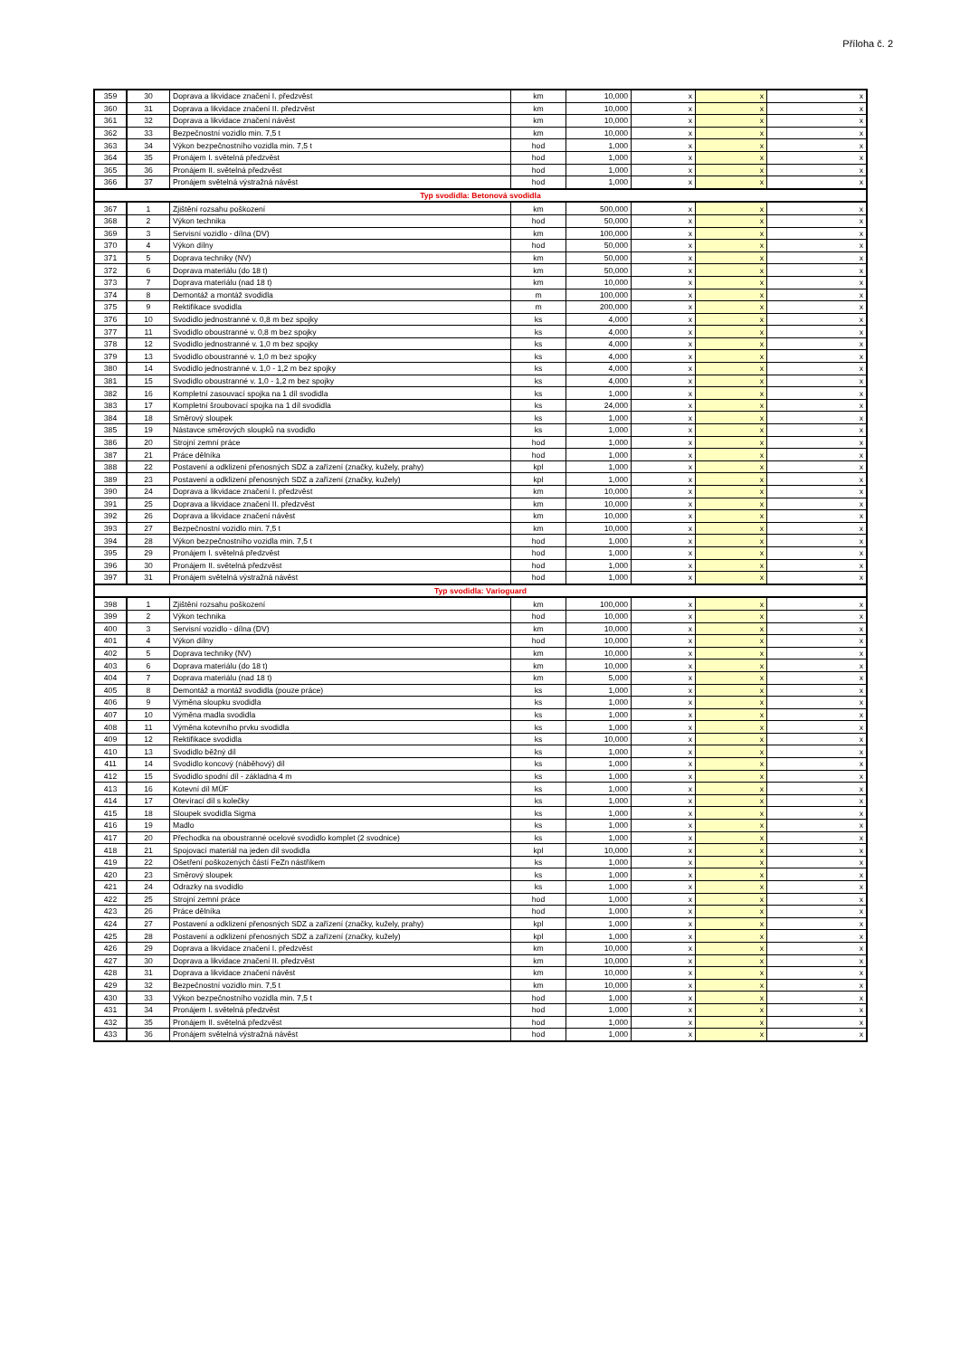Příloha č. 2
| 359 | 30 | Doprava a likvidace značení I. předzvěst | km | 10,000 | x | x | x |
| 360 | 31 | Doprava a likvidace značení II. předzvěst | km | 10,000 | x | x | x |
| 361 | 32 | Doprava a likvidace značení návěst | km | 10,000 | x | x | x |
| 362 | 33 | Bezpečnostní vozidlo min. 7,5 t | km | 10,000 | x | x | x |
| 363 | 34 | Výkon bezpečnostního vozidla min. 7,5 t | hod | 1,000 | x | x | x |
| 364 | 35 | Pronájem I. světelná předzvěst | hod | 1,000 | x | x | x |
| 365 | 36 | Pronájem II. světelná předzvěst | hod | 1,000 | x | x | x |
| 366 | 37 | Pronájem světelná výstražná návěst | hod | 1,000 | x | x | x |
| Typ svodidla: Betonová svodidla | | | | | | | |
| 367 | 1 | Zjištění rozsahu poškození | km | 500,000 | x | x | x |
| 368 | 2 | Výkon technika | hod | 50,000 | x | x | x |
| 369 | 3 | Servisní vozidlo - dílna (DV) | km | 100,000 | x | x | x |
| 370 | 4 | Výkon dílny | hod | 50,000 | x | x | x |
| 371 | 5 | Doprava techniky (NV) | km | 50,000 | x | x | x |
| 372 | 6 | Doprava materiálu (do 18 t) | km | 50,000 | x | x | x |
| 373 | 7 | Doprava materiálu (nad 18 t) | km | 10,000 | x | x | x |
| 374 | 8 | Demontáž a montáž svodidla | m | 100,000 | x | x | x |
| 375 | 9 | Rektifikace svodidla | m | 200,000 | x | x | x |
| 376 | 10 | Svodidlo jednostranné v. 0,8 m bez spojky | ks | 4,000 | x | x | x |
| 377 | 11 | Svodidlo oboustranné v. 0,8 m bez spojky | ks | 4,000 | x | x | x |
| 378 | 12 | Svodidlo jednostranné v. 1,0 m bez spojky | ks | 4,000 | x | x | x |
| 379 | 13 | Svodidlo oboustranné v. 1,0 m bez spojky | ks | 4,000 | x | x | x |
| 380 | 14 | Svodidlo jednostranné v. 1,0 - 1,2 m bez spojky | ks | 4,000 | x | x | x |
| 381 | 15 | Svodidlo oboustranné v. 1,0 - 1,2 m bez spojky | ks | 4,000 | x | x | x |
| 382 | 16 | Kompletní zasouvací spojka na 1 díl svodidla | ks | 1,000 | x | x | x |
| 383 | 17 | Kompletní šroubovací spojka na 1 díl svodidla | ks | 24,000 | x | x | x |
| 384 | 18 | Směrový sloupek | ks | 1,000 | x | x | x |
| 385 | 19 | Nástavce směrových sloupků na svodidlo | ks | 1,000 | x | x | x |
| 386 | 20 | Strojní zemní práce | hod | 1,000 | x | x | x |
| 387 | 21 | Práce dělníka | hod | 1,000 | x | x | x |
| 388 | 22 | Postavení a odklizení přenosných SDZ a zařízení (značky, kužely, prahy) | kpl | 1,000 | x | x | x |
| 389 | 23 | Postavení a odklizení přenosných SDZ a zařízení (značky, kužely) | kpl | 1,000 | x | x | x |
| 390 | 24 | Doprava a likvidace značení I. předzvěst | km | 10,000 | x | x | x |
| 391 | 25 | Doprava a likvidace značení II. předzvěst | km | 10,000 | x | x | x |
| 392 | 26 | Doprava a likvidace značení návěst | km | 10,000 | x | x | x |
| 393 | 27 | Bezpečnostní vozidlo min. 7,5 t | km | 10,000 | x | x | x |
| 394 | 28 | Výkon bezpečnostního vozidla min. 7,5 t | hod | 1,000 | x | x | x |
| 395 | 29 | Pronájem I. světelná předzvěst | hod | 1,000 | x | x | x |
| 396 | 30 | Pronájem II. světelná předzvěst | hod | 1,000 | x | x | x |
| 397 | 31 | Pronájem světelná výstražná návěst | hod | 1,000 | x | x | x |
| Typ svodidla: Varioguard | | | | | | | |
| 398 | 1 | Zjištění rozsahu poškození | km | 100,000 | x | x | x |
| 399 | 2 | Výkon technika | hod | 10,000 | x | x | x |
| 400 | 3 | Servisní vozidlo - dílna (DV) | km | 10,000 | x | x | x |
| 401 | 4 | Výkon dílny | hod | 10,000 | x | x | x |
| 402 | 5 | Doprava techniky (NV) | km | 10,000 | x | x | x |
| 403 | 6 | Doprava materiálu (do 18 t) | km | 10,000 | x | x | x |
| 404 | 7 | Doprava materiálu (nad 18 t) | km | 5,000 | x | x | x |
| 405 | 8 | Demontáž a montáž svodidla (pouze práce) | ks | 1,000 | x | x | x |
| 406 | 9 | Výměna sloupku svodidla | ks | 1,000 | x | x | x |
| 407 | 10 | Výměna madla svodidla | ks | 1,000 | x | x | x |
| 408 | 11 | Výměna kotevního prvku svodidla | ks | 1,000 | x | x | x |
| 409 | 12 | Rektifikace svodidla | ks | 10,000 | x | x | x |
| 410 | 13 | Svodidlo běžný díl | ks | 1,000 | x | x | x |
| 411 | 14 | Svodidlo koncový (náběhový) díl | ks | 1,000 | x | x | x |
| 412 | 15 | Svodidlo spodní díl - základna 4 m | ks | 1,000 | x | x | x |
| 413 | 16 | Kotevní díl MÜF | ks | 1,000 | x | x | x |
| 414 | 17 | Otevírací díl s kolečky | ks | 1,000 | x | x | x |
| 415 | 18 | Sloupek svodidla Sigma | ks | 1,000 | x | x | x |
| 416 | 19 | Madlo | ks | 1,000 | x | x | x |
| 417 | 20 | Přechodka na oboustranné ocelové svodidlo komplet (2 svodnice) | ks | 1,000 | x | x | x |
| 418 | 21 | Spojovací materiál na jeden díl svodidla | kpl | 10,000 | x | x | x |
| 419 | 22 | Ošetření poškozených částí FeZn nástřikem | ks | 1,000 | x | x | x |
| 420 | 23 | Směrový sloupek | ks | 1,000 | x | x | x |
| 421 | 24 | Odrazky na svodidlo | ks | 1,000 | x | x | x |
| 422 | 25 | Strojní zemní práce | hod | 1,000 | x | x | x |
| 423 | 26 | Práce dělníka | hod | 1,000 | x | x | x |
| 424 | 27 | Postavení a odklizení přenosných SDZ a zařízení (značky, kužely, prahy) | kpl | 1,000 | x | x | x |
| 425 | 28 | Postavení a odklizení přenosných SDZ a zařízení (značky, kužely) | kpl | 1,000 | x | x | x |
| 426 | 29 | Doprava a likvidace značení I. předzvěst | km | 10,000 | x | x | x |
| 427 | 30 | Doprava a likvidace značení II. předzvěst | km | 10,000 | x | x | x |
| 428 | 31 | Doprava a likvidace značení návěst | km | 10,000 | x | x | x |
| 429 | 32 | Bezpečnostní vozidlo min. 7,5 t | km | 10,000 | x | x | x |
| 430 | 33 | Výkon bezpečnostního vozidla min. 7,5 t | hod | 1,000 | x | x | x |
| 431 | 34 | Pronájem I. světelná předzvěst | hod | 1,000 | x | x | x |
| 432 | 35 | Pronájem II. světelná předzvěst | hod | 1,000 | x | x | x |
| 433 | 36 | Pronájem světelná výstražná návěst | hod | 1,000 | x | x | x |